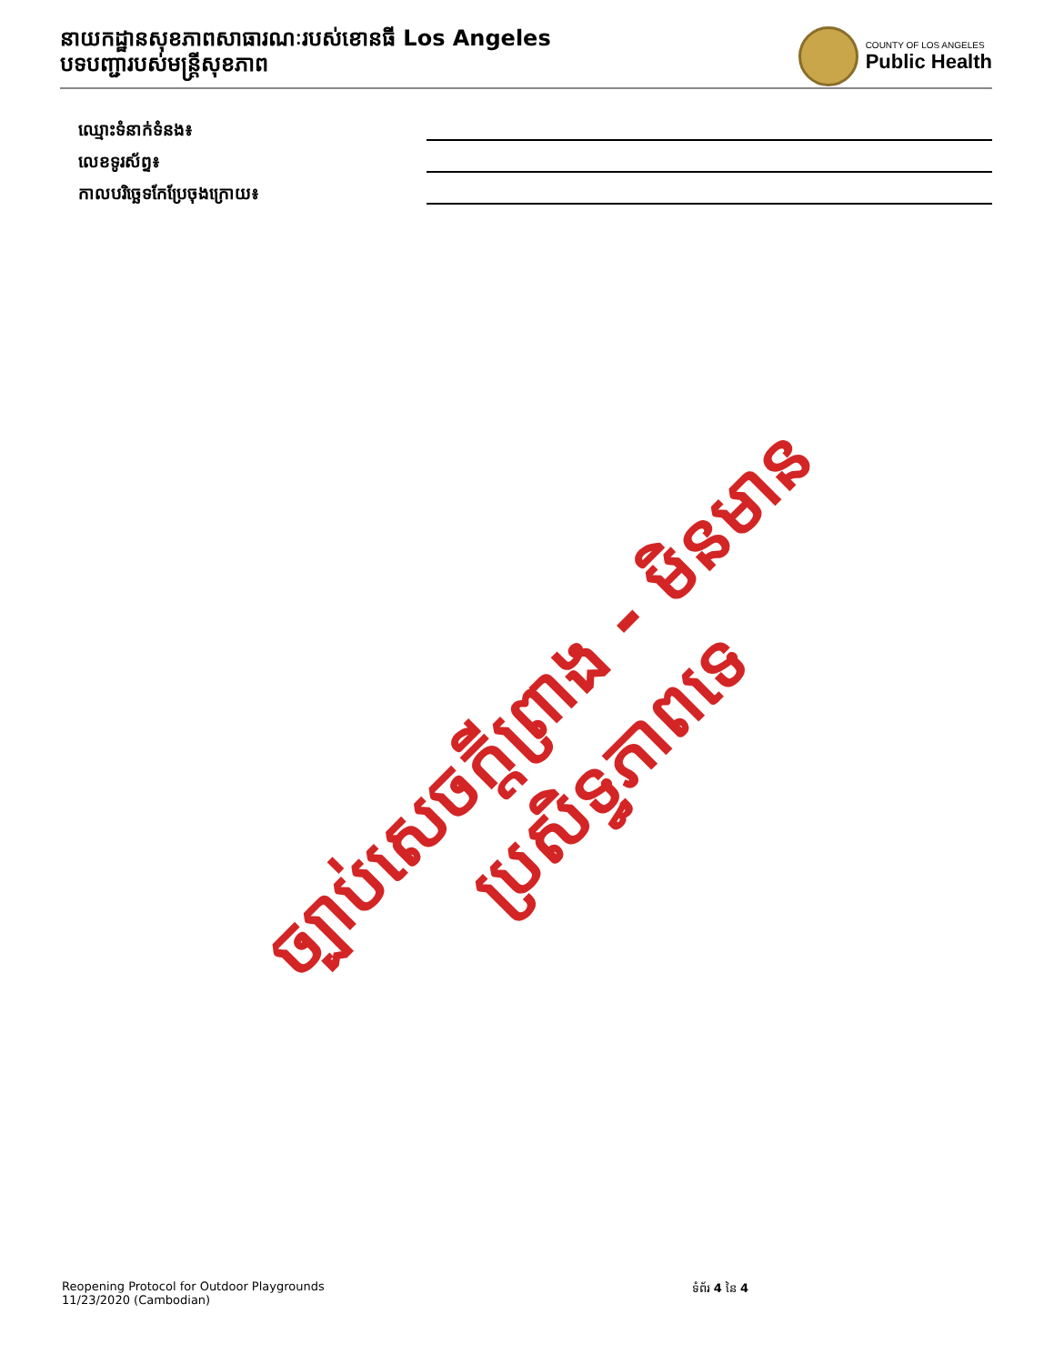នាយកដ្ឋានសុខភាពសាធារណៈរបស់ខោនធី Los Angeles
បទបញ្ជារបស់មន្ត្រីសុខភាព
COUNTY OF LOS ANGELES
Public Health
ឈ្មោះទំនាក់ទំនង៖
លេខទូរស័ព្ទ៖
កាលបរិច្ឆេទកែប្រែចុងក្រោយ៖
ច្បាប់សេចក្តីព្រាង - មិនមានប្រសិទ្ធភាពទេ
Reopening Protocol for Outdoor Playgrounds
11/23/2020 (Cambodian)
ទំព័រ 4 នៃ 4